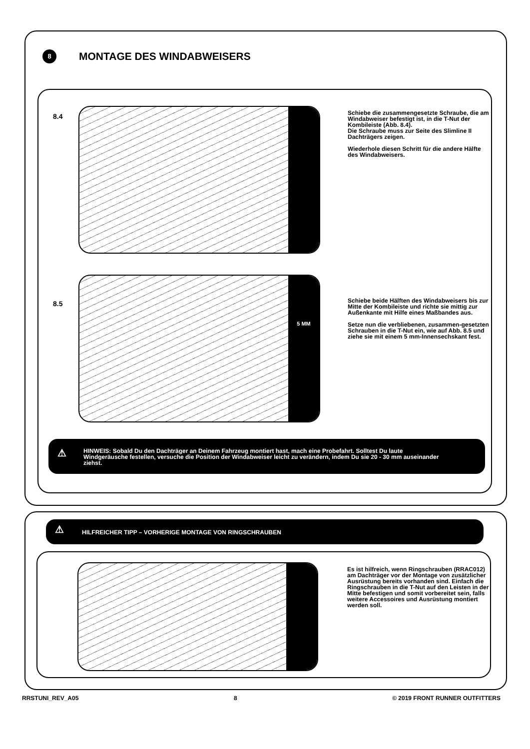8 MONTAGE DES WINDABWEISERS
8.4
Schiebe die zusammengesetzte Schraube, die am Windabweiser befestigt ist, in die T-Nut der Kombileiste (Abb. 8.4).
Die Schraube muss zur Seite des Slimline II Dachträgers zeigen.
Wiederhole diesen Schritt für die andere Hälfte des Windabweisers.
8.5
5 MM
Schiebe beide Hälften des Windabweisers bis zur Mitte der Kombileiste und richte sie mittig zur Außenkante mit Hilfe eines Maßbandes aus.
Setze nun die verbliebenen, zusammen-gesetzten Schrauben in die T-Nut ein, wie auf Abb. 8.5 und ziehe sie mit einem 5 mm-Innensechskant fest.
⚠
HINWEIS: Sobald Du den Dachträger an Deinem Fahrzeug montiert hast, mach eine Probefahrt. Solltest Du laute Windgeräusche festellen, versuche die Position der Windabweiser leicht zu verändern, indem Du sie 20 - 30 mm auseinander ziehst.
⚠
HILFREICHER TIPP – VORHERIGE MONTAGE VON RINGSCHRAUBEN
Es ist hilfreich, wenn Ringschrauben (RRAC012) am Dachträger vor der Montage von zusätzlicher Ausrüstung bereits vorhanden sind. Einfach die Ringschrauben in die T-Nut auf den Leisten in der Mitte befestigen und somit vorbereitet sein, falls weitere Accessoires und Ausrüstung montiert werden soll.
RRSTUNI_REV_A05 8 © 2019 FRONT RUNNER OUTFITTERS